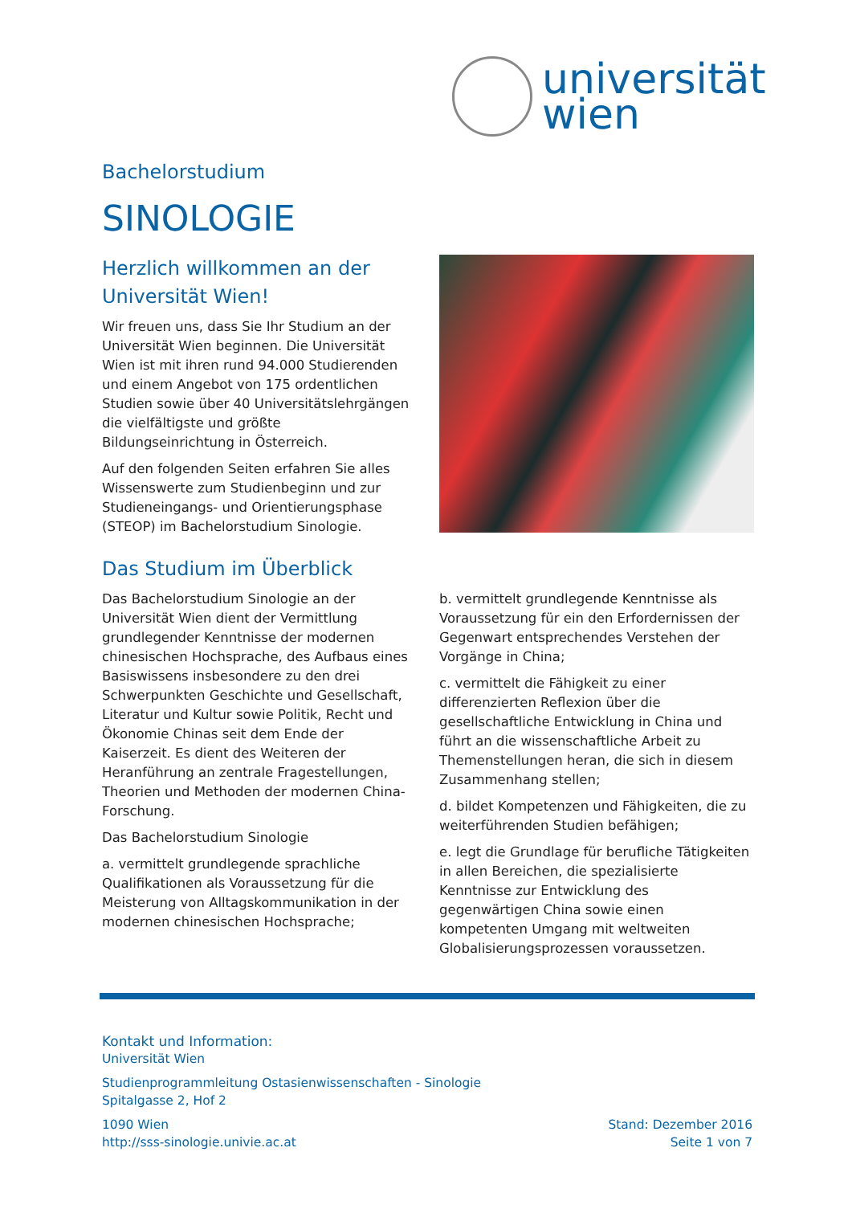universität
wien
Bachelorstudium
SINOLOGIE
Herzlich willkommen an der Universität Wien!
Wir freuen uns, dass Sie Ihr Studium an der Universität Wien beginnen. Die Universität Wien ist mit ihren rund 94.000 Studierenden und einem Angebot von 175 ordentlichen Studien sowie über 40 Universitätslehrgängen die vielfältigste und größte Bildungseinrichtung in Österreich.
Auf den folgenden Seiten erfahren Sie alles Wissenswerte zum Studienbeginn und zur Studieneingangs- und Orientierungsphase (STEOP) im Bachelorstudium Sinologie.
Das Studium im Überblick
Das Bachelorstudium Sinologie an der Universität Wien dient der Vermittlung grundlegender Kenntnisse der modernen chinesischen Hochsprache, des Aufbaus eines Basiswissens insbesondere zu den drei Schwerpunkten Geschichte und Gesellschaft, Literatur und Kultur sowie Politik, Recht und Ökonomie Chinas seit dem Ende der Kaiserzeit. Es dient des Weiteren der Heranführung an zentrale Fragestellungen, Theorien und Methoden der modernen China-Forschung.
Das Bachelorstudium Sinologie
a. vermittelt grundlegende sprachliche Qualifikationen als Voraussetzung für die Meisterung von Alltagskommunikation in der modernen chinesischen Hochsprache;
b. vermittelt grundlegende Kenntnisse als Voraussetzung für ein den Erfordernissen der Gegenwart entsprechendes Verstehen der Vorgänge in China;
c. vermittelt die Fähigkeit zu einer differenzierten Reflexion über die gesellschaftliche Entwicklung in China und führt an die wissenschaftliche Arbeit zu Themenstellungen heran, die sich in diesem Zusammenhang stellen;
d. bildet Kompetenzen und Fähigkeiten, die zu weiterführenden Studien befähigen;
e. legt die Grundlage für berufliche Tätigkeiten in allen Bereichen, die spezialisierte Kenntnisse zur Entwicklung des gegenwärtigen China sowie einen kompetenten Umgang mit weltweiten Globalisierungsprozessen voraussetzen.
Kontakt und Information:
Universität Wien
Studienprogrammleitung Ostasienwissenschaften - Sinologie
Spitalgasse 2, Hof 2
1090 Wien
http://sss-sinologie.univie.ac.at
Stand: Dezember 2016
Seite 1 von 7